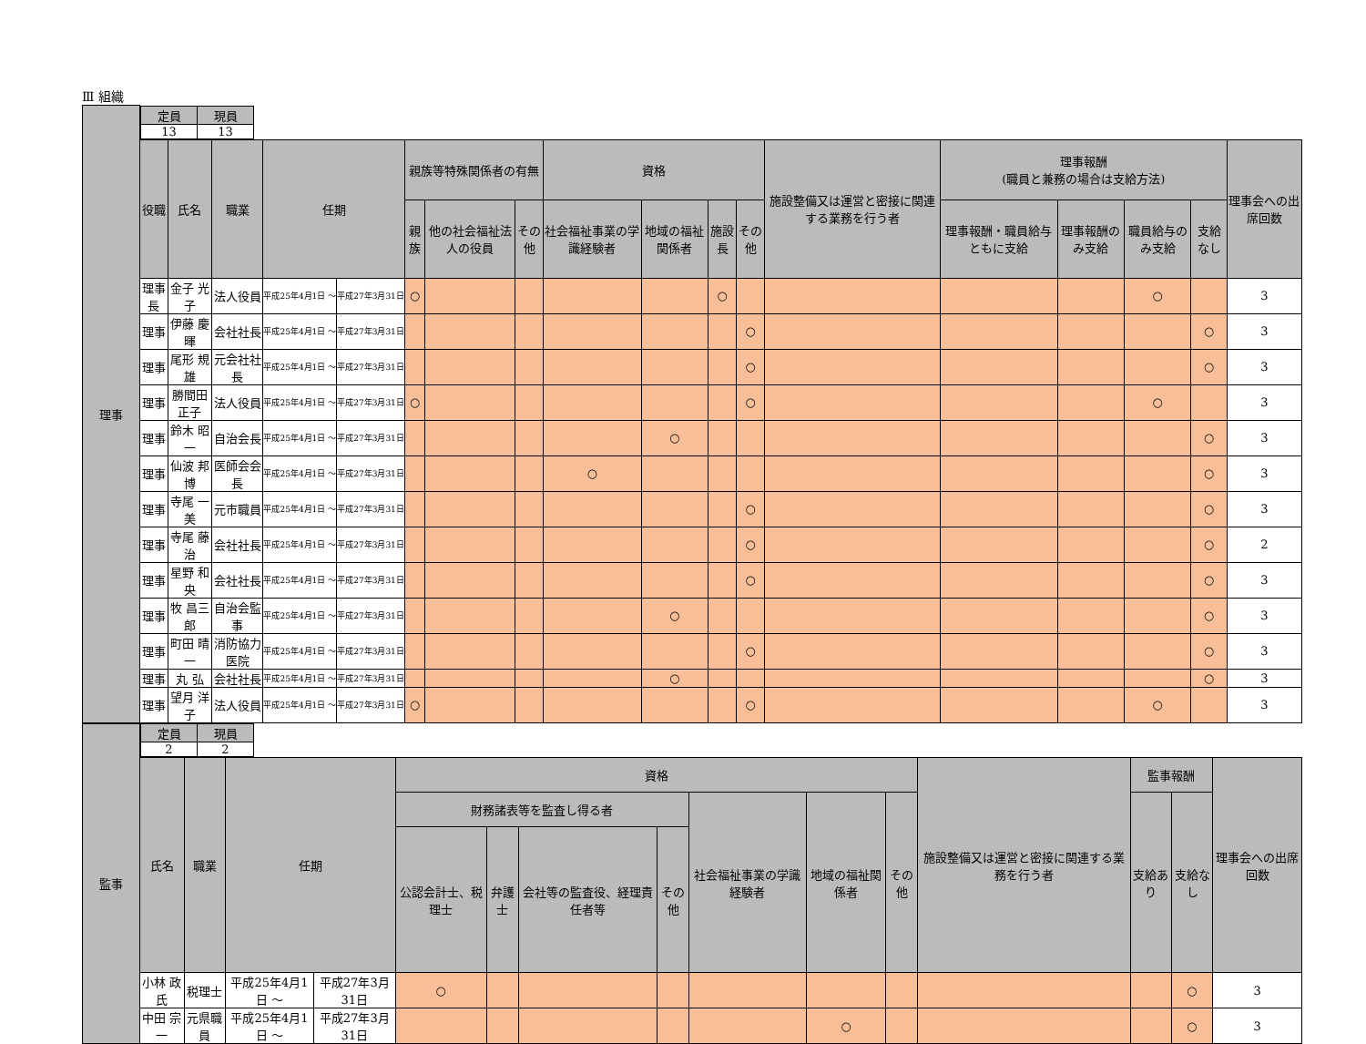Ⅲ 組織
| 理事 | / 定員 / 現員 / / --- / --- / / 13 / 13 / | | | | | | | | | | | | | | | | | |
| | 役職 | 氏名 | 職業 | 任期 | | 親族等特殊関係者の有無 | | | 資格 | | | | 施設整備又は運営と密接に関連する業務を行う者 | 理事報酬 (職員と兼務の場合は支給方法) | | | | 理事会への出席回数 |
| | | | | | | 親族 | 他の社会福祉法人の役員 | その他 | 社会福祉事業の学識経験者 | 地域の福祉関係者 | 施設長 | その他 | | 理事報酬・職員給与ともに支給 | 理事報酬のみ支給 | 職員給与のみ支給 | 支給なし | |
| | 理事長 | 金子 光子 | 法人役員 | 平成25年4月1日 ～ | 平成27年3月31日 | ○ | | | | | ○ | | | | | ○ | | 3 |
| | 理事 | 伊藤 慶暉 | 会社社長 | 平成25年4月1日 ～ | 平成27年3月31日 | | | | | | | ○ | | | | | ○ | 3 |
| | 理事 | 尾形 規雄 | 元会社社長 | 平成25年4月1日 ～ | 平成27年3月31日 | | | | | | | ○ | | | | | ○ | 3 |
| | 理事 | 勝間田正子 | 法人役員 | 平成25年4月1日 ～ | 平成27年3月31日 | ○ | | | | | | ○ | | | | ○ | | 3 |
| | 理事 | 鈴木 昭一 | 自治会長 | 平成25年4月1日 ～ | 平成27年3月31日 | | | | | ○ | | | | | | | ○ | 3 |
| | 理事 | 仙波 邦博 | 医師会会長 | 平成25年4月1日 ～ | 平成27年3月31日 | | | | ○ | | | | | | | | ○ | 3 |
| | 理事 | 寺尾 一美 | 元市職員 | 平成25年4月1日 ～ | 平成27年3月31日 | | | | | | | ○ | | | | | ○ | 3 |
| | 理事 | 寺尾 藤治 | 会社社長 | 平成25年4月1日 ～ | 平成27年3月31日 | | | | | | | ○ | | | | | ○ | 2 |
| | 理事 | 星野 和央 | 会社社長 | 平成25年4月1日 ～ | 平成27年3月31日 | | | | | | | ○ | | | | | ○ | 3 |
| | 理事 | 牧 昌三郎 | 自治会監事 | 平成25年4月1日 ～ | 平成27年3月31日 | | | | | ○ | | | | | | | ○ | 3 |
| | 理事 | 町田 晴一 | 消防協力医院 | 平成25年4月1日 ～ | 平成27年3月31日 | | | | | | | ○ | | | | | ○ | 3 |
| | 理事 | 丸 弘 | 会社社長 | 平成25年4月1日 ～ | 平成27年3月31日 | | | | | ○ | | | | | | | ○ | 3 |
| | 理事 | 望月 洋子 | 法人役員 | 平成25年4月1日 ～ | 平成27年3月31日 | ○ | | | | | | ○ | | | | ○ | | 3 |
| 監事 | / 定員 / 現員 / / --- / --- / / 2 / 2 / | | | | | | | | | | | | | | |
| | 氏名 | 職業 | 任期 | | 資格 | | | | | | | 施設整備又は運営と密接に関連する業務を行う者 | 監事報酬 | | 理事会への出席回数 |
| | | | | | 財務諸表等を監査し得る者 | | | | 社会福祉事業の学識経験者 | 地域の福祉関係者 | その他 | | 支給あり | 支給なし | |
| | | | | | 公認会計士、税理士 | 弁護士 | 会社等の監査役、経理責任者等 | その他 | | | | | | | |
| | 小林 政氏 | 税理士 | 平成25年4月1日 ～ | 平成27年3月31日 | ○ | | | | | | | | | ○ | 3 |
| | 中田 宗一 | 元県職員 | 平成25年4月1日 ～ | 平成27年3月31日 | | | | | | ○ | | | | ○ | 3 |